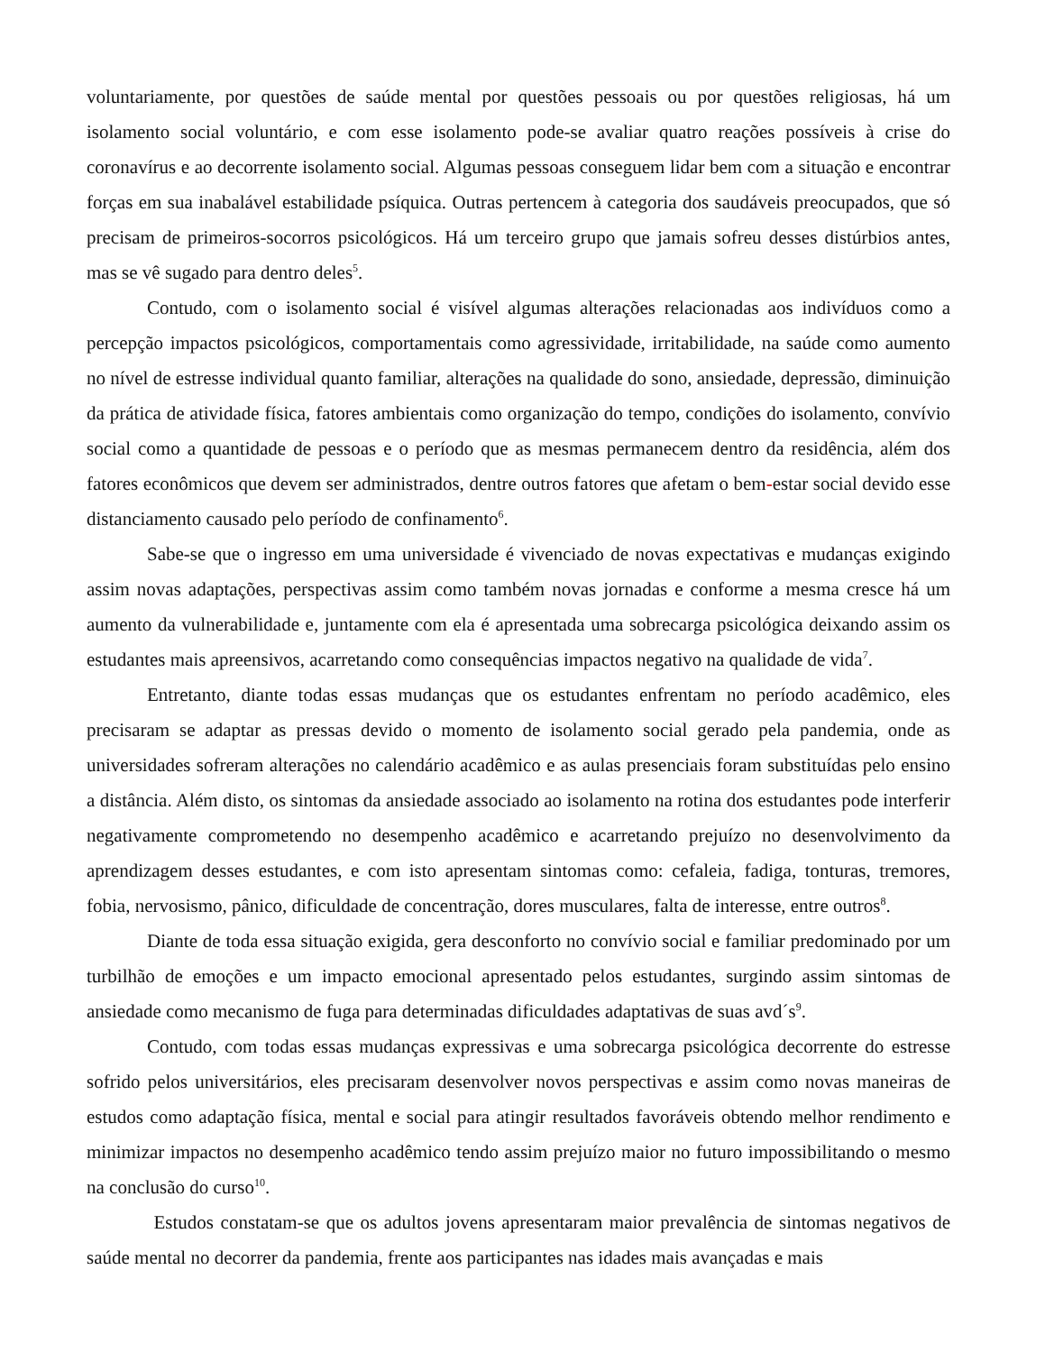voluntariamente, por questões de saúde mental por questões pessoais ou por questões religiosas, há um isolamento social voluntário, e com esse isolamento pode-se avaliar quatro reações possíveis à crise do coronavírus e ao decorrente isolamento social. Algumas pessoas conseguem lidar bem com a situação e encontrar forças em sua inabalável estabilidade psíquica. Outras pertencem à categoria dos saudáveis preocupados, que só precisam de primeiros-socorros psicológicos. Há um terceiro grupo que jamais sofreu desses distúrbios antes, mas se vê sugado para dentro deles<sup>5</sup>.
Contudo, com o isolamento social é visível algumas alterações relacionadas aos indivíduos como a percepção impactos psicológicos, comportamentais como agressividade, irritabilidade, na saúde como aumento no nível de estresse individual quanto familiar, alterações na qualidade do sono, ansiedade, depressão, diminuição da prática de atividade física, fatores ambientais como organização do tempo, condições do isolamento, convívio social como a quantidade de pessoas e o período que as mesmas permanecem dentro da residência, além dos fatores econômicos que devem ser administrados, dentre outros fatores que afetam o bem-estar social devido esse distanciamento causado pelo período de confinamento<sup>6</sup>.
Sabe-se que o ingresso em uma universidade é vivenciado de novas expectativas e mudanças exigindo assim novas adaptações, perspectivas assim como também novas jornadas e conforme a mesma cresce há um aumento da vulnerabilidade e, juntamente com ela é apresentada uma sobrecarga psicológica deixando assim os estudantes mais apreensivos, acarretando como consequências impactos negativo na qualidade de vida<sup>7</sup>.
Entretanto, diante todas essas mudanças que os estudantes enfrentam no período acadêmico, eles precisaram se adaptar as pressas devido o momento de isolamento social gerado pela pandemia, onde as universidades sofreram alterações no calendário acadêmico e as aulas presenciais foram substituídas pelo ensino a distância. Além disto, os sintomas da ansiedade associado ao isolamento na rotina dos estudantes pode interferir negativamente comprometendo no desempenho acadêmico e acarretando prejuízo no desenvolvimento da aprendizagem desses estudantes, e com isto apresentam sintomas como: cefaleia, fadiga, tonturas, tremores, fobia, nervosismo, pânico, dificuldade de concentração, dores musculares, falta de interesse, entre outros<sup>8</sup>.
Diante de toda essa situação exigida, gera desconforto no convívio social e familiar predominado por um turbilhão de emoções e um impacto emocional apresentado pelos estudantes, surgindo assim sintomas de ansiedade como mecanismo de fuga para determinadas dificuldades adaptativas de suas avd´s<sup>9</sup>.
Contudo, com todas essas mudanças expressivas e uma sobrecarga psicológica decorrente do estresse sofrido pelos universitários, eles precisaram desenvolver novos perspectivas e assim como novas maneiras de estudos como adaptação física, mental e social para atingir resultados favoráveis obtendo melhor rendimento e minimizar impactos no desempenho acadêmico tendo assim prejuízo maior no futuro impossibilitando o mesmo na conclusão do curso<sup>10</sup>.
Estudos constatam-se que os adultos jovens apresentaram maior prevalência de sintomas negativos de saúde mental no decorrer da pandemia, frente aos participantes nas idades mais avançadas e mais